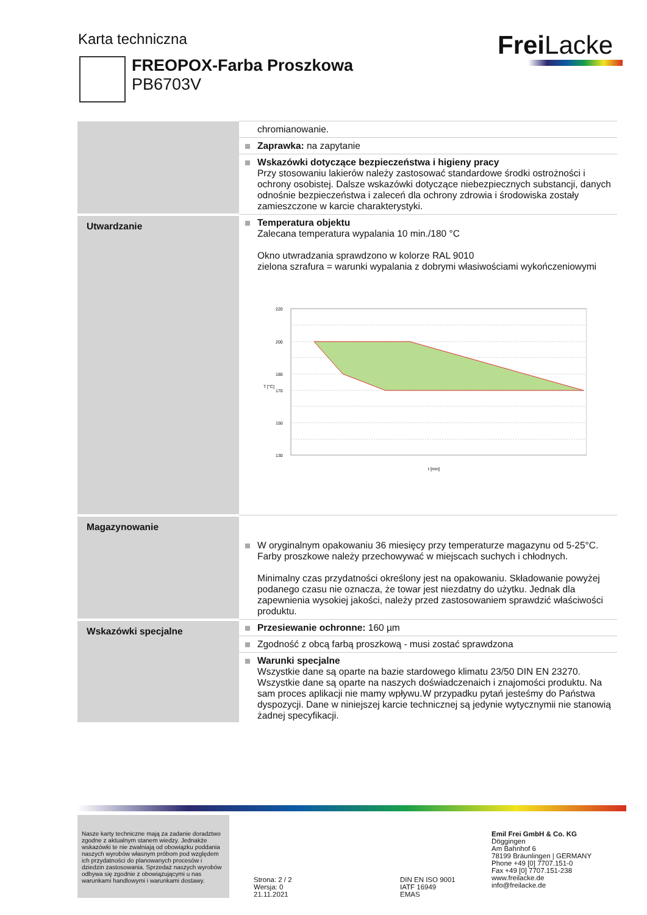Karta techniczna Frei Lacke
FREOPOX-Farba Proszkowa
PB6703V
| | chromianowanie. |
| | Zaprawka: na zapytanie |
| | Wskazówki dotyczące bezpieczeństwa i higieny pracy Przy stosowaniu lakierów należy zastosować standardowe środki ostrożności i ochrony osobistej. Dalsze wskazówki dotyczące niebezpiecznych substancji, danych odnośnie bezpieczeństwa i zaleceń dla ochrony zdrowia i środowiska zostały zamieszczone w karcie charakterystyki. |
| Utwardzanie | Temperatura objektu Zalecana temperatura wypalania 10 min./180 °C Okno utwradzania sprawdzono w kolorze RAL 9010 zielona szrafura = warunki wypalania z dobrymi własiwościami wykończeniowymi 220 200 180 170 150 130 T [°C] t [min] |
| Magazynowanie | W oryginalnym opakowaniu 36 miesięcy przy temperaturze magazynu od 5-25°C. Farby proszkowe należy przechowywać w miejscach suchych i chłodnych. Minimalny czas przydatności określony jest na opakowaniu. Składowanie powyżej podanego czasu nie oznacza, że towar jest niezdatny do użytku. Jednak dla zapewnienia wysokiej jakości, należy przed zastosowaniem sprawdzić właściwości produktu. |
| Wskazówki specjalne | Przesiewanie ochronne: 160 µm |
| | Zgodność z obcą farbą proszkową - musi zostać sprawdzona |
| | Warunki specjalne Wszystkie dane są oparte na bazie stardowego klimatu 23/50 DIN EN 23270. Wszystkie dane są oparte na naszych doświadczenaich i znajomości produktu. Na sam proces aplikacji nie mamy wpływu.W przypadku pytań jesteśmy do Państwa dyspozycji. Dane w niniejszej karcie technicznej są jedynie wytycznymii nie stanowią żadnej specyfikacji. |
Nasze karty techniczne mają za zadanie doradztwo zgodne z aktualnym stanem wiedzy. Jednakże wskazówki te nie zwalniają od obowiązku poddania naszych wyrobów własnym próbom pod względem ich przydatności do planowanych procesów i dziedzin zastosowania. Sprzedaż naszych wyrobów odbywa się zgodnie z obowiązującymi u nas warunkami handlowymi i warunkami dostawy.
Strona: 2 / 2
Wersja: 0
21.11.2021
DIN EN ISO 9001
IATF 16949
EMAS
Emil Frei GmbH & Co. KG
Döggingen
Am Bahnhof 6
78199 Bräunlingen | GERMANY
Phone +49 [0] 7707.151-0
Fax +49 [0] 7707.151-238
www.freilacke.de
info@freilacke.de